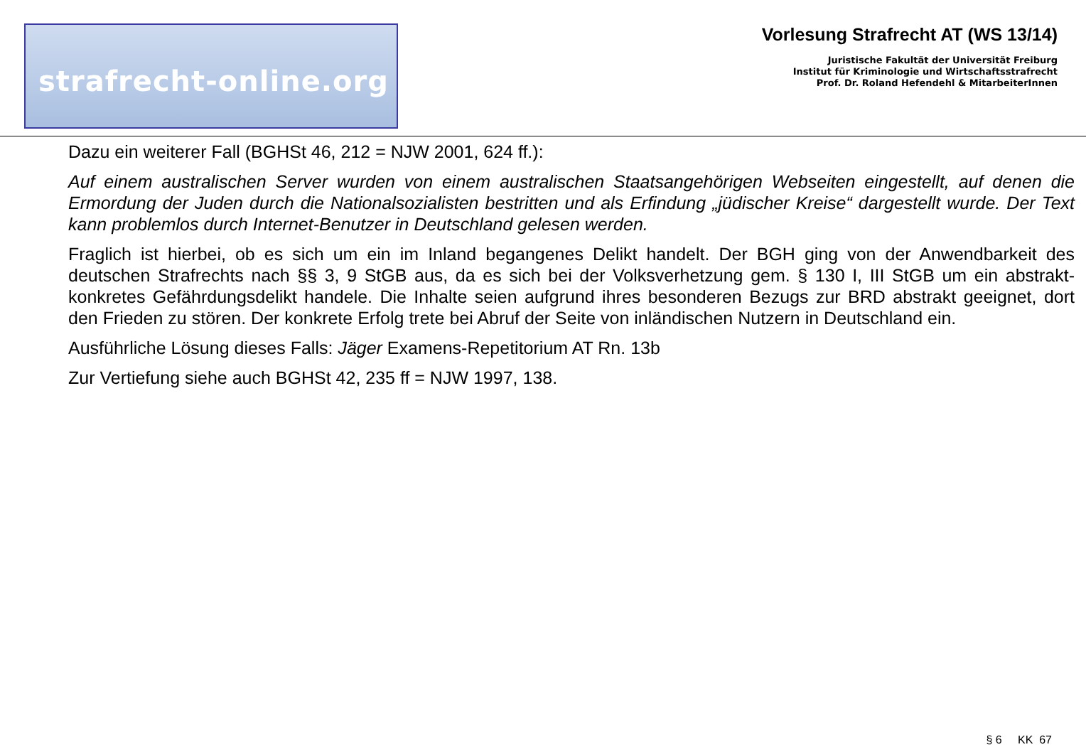strafrecht-online.org
Vorlesung Strafrecht AT (WS 13/14)
Juristische Fakultät der Universität Freiburg
Institut für Kriminologie und Wirtschaftsstrafrecht
Prof. Dr. Roland Hefendehl & MitarbeiterInnen
Dazu ein weiterer Fall (BGHSt 46, 212 = NJW 2001, 624 ff.):
Auf einem australischen Server wurden von einem australischen Staatsangehörigen Webseiten eingestellt, auf denen die Ermordung der Juden durch die Nationalsozialisten bestritten und als Erfindung „jüdischer Kreise“ dargestellt wurde. Der Text kann problemlos durch Internet-Benutzer in Deutschland gelesen werden.
Fraglich ist hierbei, ob es sich um ein im Inland begangenes Delikt handelt. Der BGH ging von der Anwendbarkeit des deutschen Strafrechts nach §§ 3, 9 StGB aus, da es sich bei der Volksverhetzung gem. § 130 I, III StGB um ein abstrakt-konkretes Gefährdungsdelikt handele. Die Inhalte seien aufgrund ihres besonderen Bezugs zur BRD abstrakt geeignet, dort den Frieden zu stören. Der konkrete Erfolg trete bei Abruf der Seite von inländischen Nutzern in Deutschland ein.
Ausführliche Lösung dieses Falls: Jäger Examens-Repetitorium AT Rn. 13b
Zur Vertiefung siehe auch BGHSt 42, 235 ff = NJW 1997, 138.
§ 6 KK 67